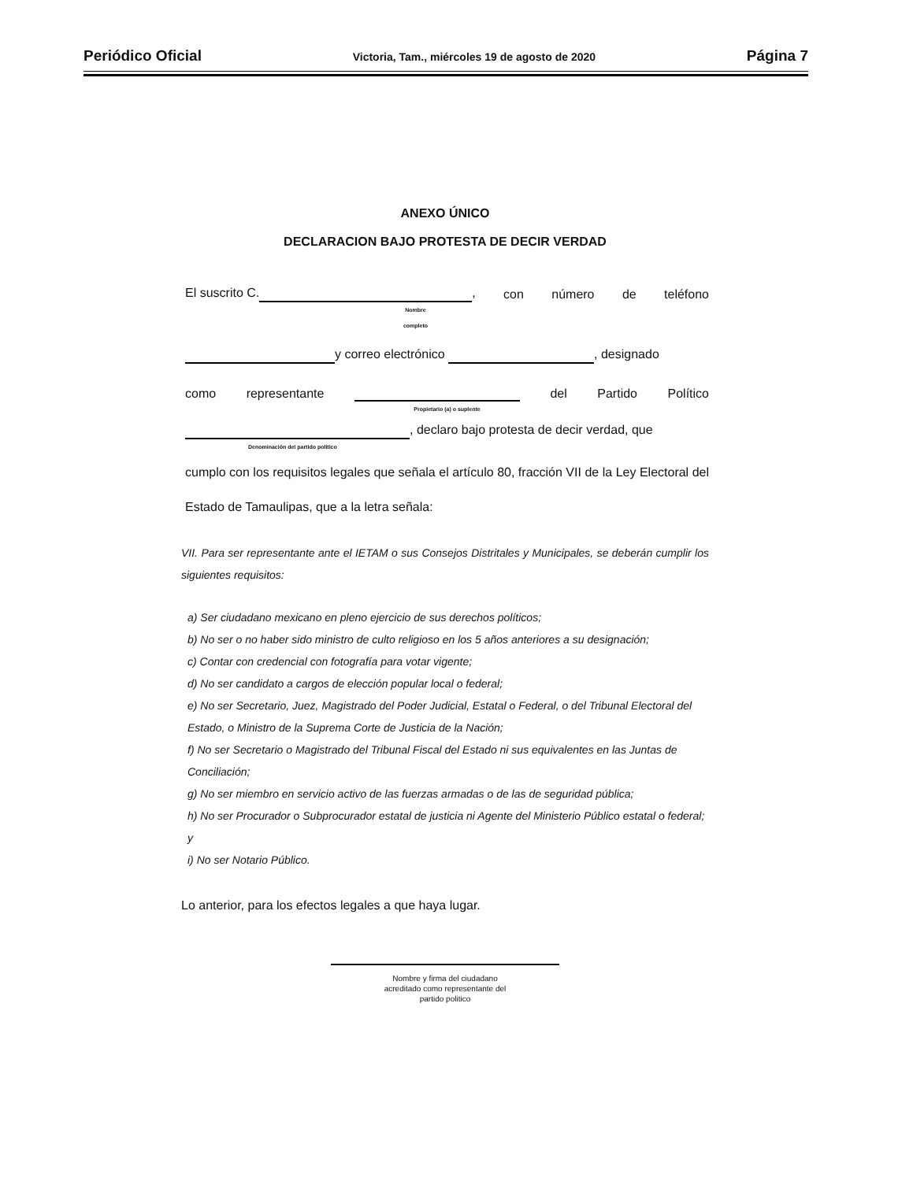Periódico Oficial Victoria, Tam., miércoles 19 de agosto de 2020 Página 7
ANEXO ÚNICO
DECLARACION BAJO PROTESTA DE DECIR VERDAD
El suscrito C. , con número de teléfono
Nombre
completo
y correo electrónico , designado
como representante del Partido Político
Propietario (a) o suplente
, declaro bajo protesta de decir verdad, que
Denominación del partido politico
cumplo con los requisitos legales que señala el artículo 80, fracción VII de la Ley Electoral del Estado de Tamaulipas, que a la letra señala:
VII. Para ser representante ante el IETAM o sus Consejos Distritales y Municipales, se deberán cumplir los siguientes requisitos:
a) Ser ciudadano mexicano en pleno ejercicio de sus derechos políticos;
b) No ser o no haber sido ministro de culto religioso en los 5 años anteriores a su designación;
c) Contar con credencial con fotografía para votar vigente;
d) No ser candidato a cargos de elección popular local o federal;
e) No ser Secretario, Juez, Magistrado del Poder Judicial, Estatal o Federal, o del Tribunal Electoral del Estado, o Ministro de la Suprema Corte de Justicia de la Nación;
f) No ser Secretario o Magistrado del Tribunal Fiscal del Estado ni sus equivalentes en las Juntas de Conciliación;
g) No ser miembro en servicio activo de las fuerzas armadas o de las de seguridad pública;
h) No ser Procurador o Subprocurador estatal de justicia ni Agente del Ministerio Público estatal o federal; y
i) No ser Notario Público.
Lo anterior, para los efectos legales a que haya lugar.
Nombre y firma del ciudadano
acreditado como representante del
partido politico